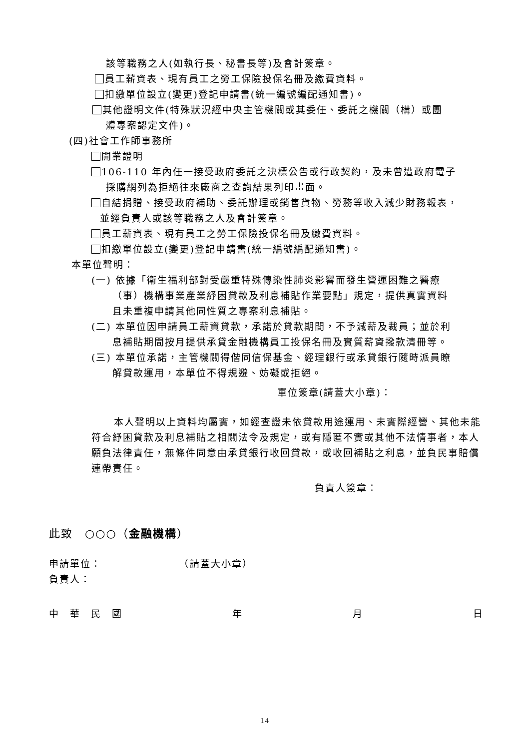該等職務之人(如執行長、秘書長等)及會計簽章。
員工薪資表、現有員工之勞工保險投保名冊及繳費資料。
扣繳單位設立(變更)登記申請書(統一編號編配通知書)。
其他證明文件(特殊狀況經中央主管機關或其委任、委託之機關（構）或團
體專案認定文件)。
(四)社會工作師事務所
開業證明
106-110 年內任一接受政府委託之決標公告或行政契約，及未曾遭政府電子
採購網列為拒絕往來廠商之查詢結果列印畫面。
自結捐贈、接受政府補助、委託辦理或銷售貨物、勞務等收入減少財務報表，
並經負責人或該等職務之人及會計簽章。
員工薪資表、現有員工之勞工保險投保名冊及繳費資料。
扣繳單位設立(變更)登記申請書(統一編號編配通知書)。
本單位聲明：
(一) 依據「衛生福利部對受嚴重特殊傳染性肺炎影響而發生營運困難之醫療
（事）機構事業產業紓困貸款及利息補貼作業要點」規定，提供真實資料
且未重複申請其他同性質之專案利息補貼。
(二) 本單位因申請員工薪資貸款，承諾於貸款期間，不予減薪及裁員；並於利
息補貼期間按月提供承貸金融機構員工投保名冊及實質薪資撥款清冊等。
(三) 本單位承諾，主管機關得偕同信保基金、經理銀行或承貸銀行隨時派員瞭
解貸款運用，本單位不得規避、妨礙或拒絕。
單位簽章(請蓋大小章)：
本人聲明以上資料均屬實，如經查證未依貸款用途運用、未實際經營、其他未能符合紓困貸款及利息補貼之相關法令及規定，或有隱匿不實或其他不法情事者，本人願負法律責任，無條件同意由承貸銀行收回貸款，或收回補貼之利息，並負民事賠償連帶責任。
負責人簽章：
此致　○○○（金融機構）
申請單位： （請蓋大小章）
負責人：
中　華　民　國 年 月 日
14